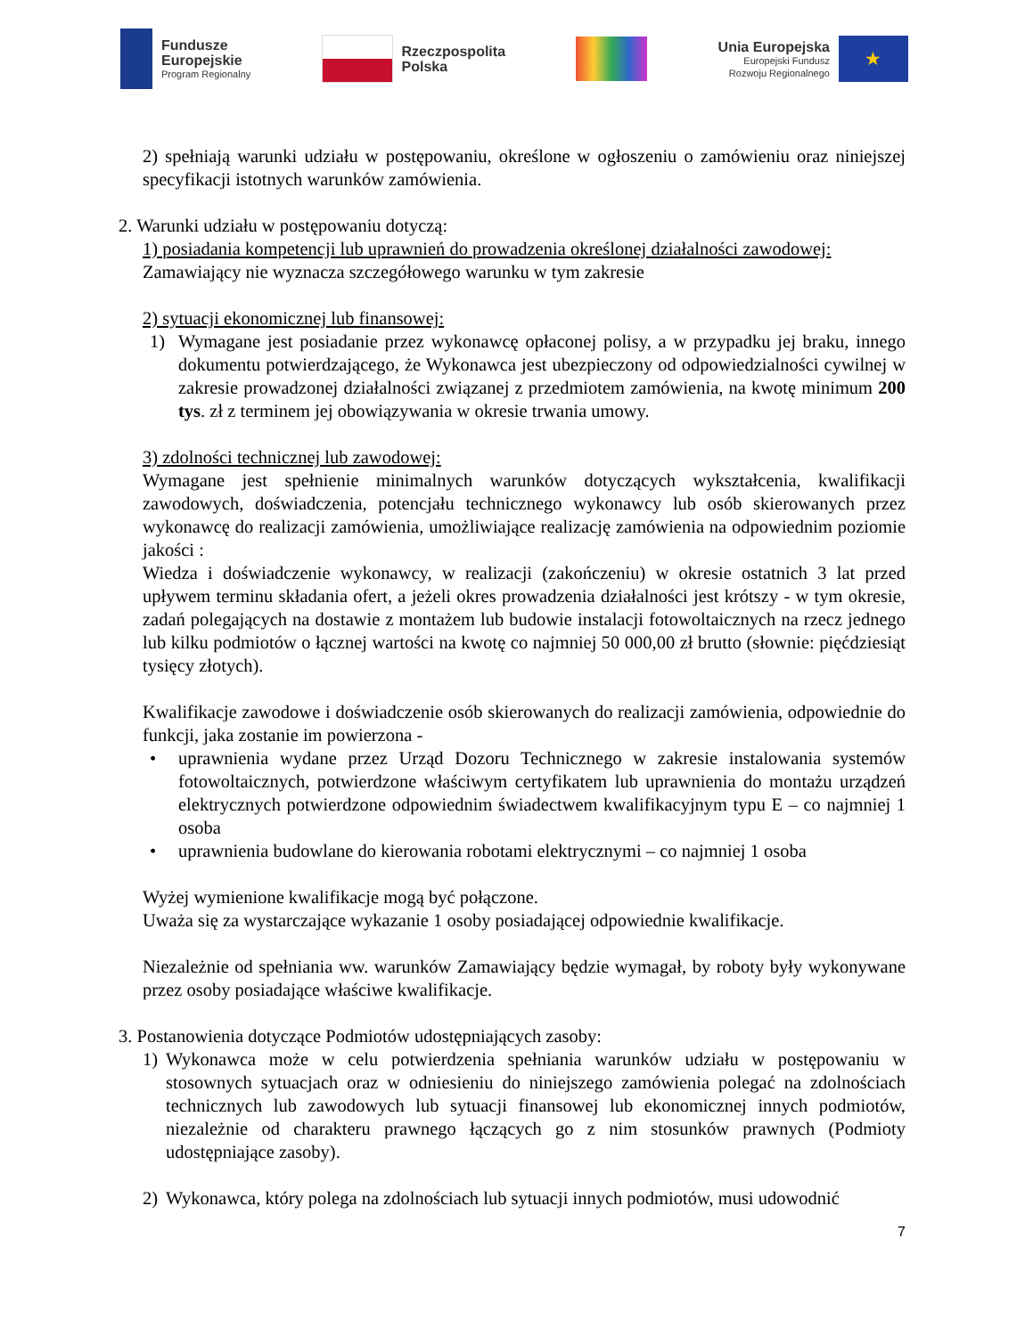Fundusze
Europejskie
Program Regionalny
Rzeczpospolita
Polska
Unia Europejska
Europejski Fundusz
Rozwoju Regionalnego
★
2) spełniają warunki udziału w postępowaniu, określone w ogłoszeniu o zamówieniu oraz niniejszej specyfikacji istotnych warunków zamówienia.
2. Warunki udziału w postępowaniu dotyczą:
1) posiadania kompetencji lub uprawnień do prowadzenia określonej działalności zawodowej:
Zamawiający nie wyznacza szczegółowego warunku w tym zakresie
2) sytuacji ekonomicznej lub finansowej:
1) Wymagane jest posiadanie przez wykonawcę opłaconej polisy, a w przypadku jej braku, innego dokumentu potwierdzającego, że Wykonawca jest ubezpieczony od odpowiedzialności cywilnej w zakresie prowadzonej działalności związanej z przedmiotem zamówienia, na kwotę minimum 200 tys. zł z terminem jej obowiązywania w okresie trwania umowy.
3) zdolności technicznej lub zawodowej:
Wymagane jest spełnienie minimalnych warunków dotyczących wykształcenia, kwalifikacji zawodowych, doświadczenia, potencjału technicznego wykonawcy lub osób skierowanych przez wykonawcę do realizacji zamówienia, umożliwiające realizację zamówienia na odpowiednim poziomie jakości :
Wiedza i doświadczenie wykonawcy, w realizacji (zakończeniu) w okresie ostatnich 3 lat przed upływem terminu składania ofert, a jeżeli okres prowadzenia działalności jest krótszy - w tym okresie, zadań polegających na dostawie z montażem lub budowie instalacji fotowoltaicznych na rzecz jednego lub kilku podmiotów o łącznej wartości na kwotę co najmniej 50 000,00 zł brutto (słownie: pięćdziesiąt tysięcy złotych).
Kwalifikacje zawodowe i doświadczenie osób skierowanych do realizacji zamówienia, odpowiednie do funkcji, jaka zostanie im powierzona -
• uprawnienia wydane przez Urząd Dozoru Technicznego w zakresie instalowania systemów fotowoltaicznych, potwierdzone właściwym certyfikatem lub uprawnienia do montażu urządzeń elektrycznych potwierdzone odpowiednim świadectwem kwalifikacyjnym typu E – co najmniej 1 osoba
• uprawnienia budowlane do kierowania robotami elektrycznymi – co najmniej 1 osoba
Wyżej wymienione kwalifikacje mogą być połączone.
Uważa się za wystarczające wykazanie 1 osoby posiadającej odpowiednie kwalifikacje.
Niezależnie od spełniania ww. warunków Zamawiający będzie wymagał, by roboty były wykonywane przez osoby posiadające właściwe kwalifikacje.
3. Postanowienia dotyczące Podmiotów udostępniających zasoby:
1) Wykonawca może w celu potwierdzenia spełniania warunków udziału w postępowaniu w stosownych sytuacjach oraz w odniesieniu do niniejszego zamówienia polegać na zdolnościach technicznych lub zawodowych lub sytuacji finansowej lub ekonomicznej innych podmiotów, niezależnie od charakteru prawnego łączących go z nim stosunków prawnych (Podmioty udostępniające zasoby).
2) Wykonawca, który polega na zdolnościach lub sytuacji innych podmiotów, musi udowodnić
7